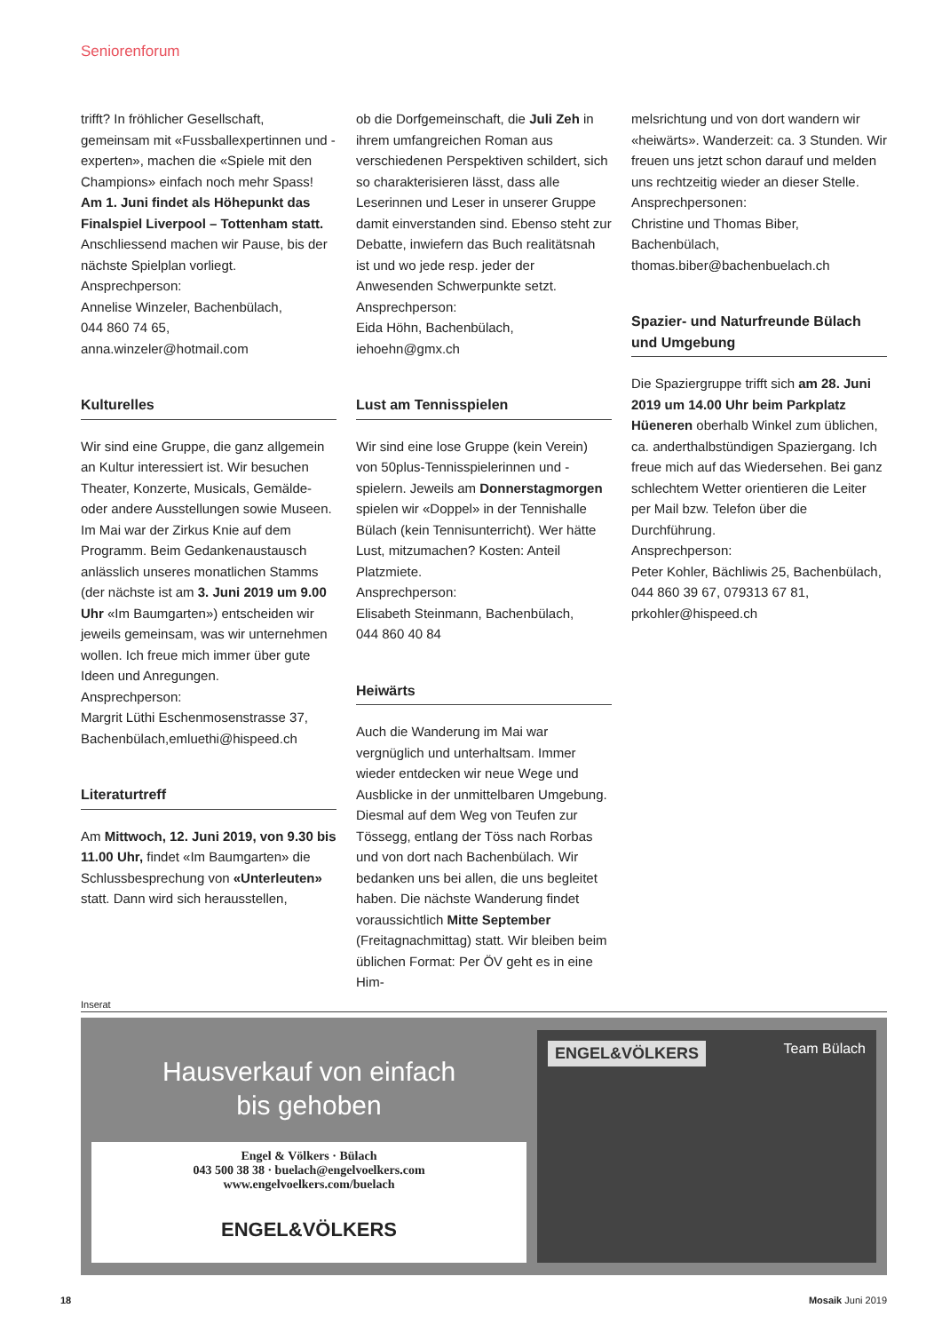Seniorenforum
trifft? In fröhlicher Gesellschaft, gemeinsam mit «Fussballexpertinnen und -experten», machen die «Spiele mit den Champions» einfach noch mehr Spass!
Am 1. Juni findet als Höhepunkt das Finalspiel Liverpool – Tottenham statt. Anschliessend machen wir Pause, bis der nächste Spielplan vorliegt.
Ansprechperson:
Annelise Winzeler, Bachenbülach,
044 860 74 65,
anna.winzeler@hotmail.com
Kulturelles
Wir sind eine Gruppe, die ganz allgemein an Kultur interessiert ist. Wir besuchen Theater, Konzerte, Musicals, Gemälde- oder andere Ausstellungen sowie Museen. Im Mai war der Zirkus Knie auf dem Programm. Beim Gedankenaustausch anlässlich unseres monatlichen Stamms (der nächste ist am 3. Juni 2019 um 9.00 Uhr «Im Baumgarten») entscheiden wir jeweils gemeinsam, was wir unternehmen wollen. Ich freue mich immer über gute Ideen und Anregungen.
Ansprechperson:
Margrit Lüthi Eschenmosenstrasse 37, Bachenbülach,emluethi@hispeed.ch
Literaturtreff
Am Mittwoch, 12. Juni 2019, von 9.30 bis 11.00 Uhr, findet «Im Baumgarten» die Schlussbesprechung von «Unterleuten» statt. Dann wird sich herausstellen,
ob die Dorfgemeinschaft, die Juli Zeh in ihrem umfangreichen Roman aus verschiedenen Perspektiven schildert, sich so charakterisieren lässt, dass alle Leserinnen und Leser in unserer Gruppe damit einverstanden sind. Ebenso steht zur Debatte, inwiefern das Buch realitätsnah ist und wo jede resp. jeder der Anwesenden Schwerpunkte setzt.
Ansprechperson:
Eida Höhn, Bachenbülach, iehoehn@gmx.ch
Lust am Tennisspielen
Wir sind eine lose Gruppe (kein Verein) von 50plus-Tennisspielerinnen und -spielern. Jeweils am Donnerstagmorgen spielen wir «Doppel» in der Tennishalle Bülach (kein Tennisunterricht). Wer hätte Lust, mitzumachen? Kosten: Anteil Platzmiete.
Ansprechperson:
Elisabeth Steinmann, Bachenbülach,
044 860 40 84
Heiwärts
Auch die Wanderung im Mai war vergnüglich und unterhaltsam. Immer wieder entdecken wir neue Wege und Ausblicke in der unmittelbaren Umgebung. Diesmal auf dem Weg von Teufen zur Tössegg, entlang der Töss nach Rorbas und von dort nach Bachenbülach. Wir bedanken uns bei allen, die uns begleitet haben. Die nächste Wanderung findet voraussichtlich Mitte September (Freitagnachmittag) statt. Wir bleiben beim üblichen Format: Per ÖV geht es in eine Him-
melsrichtung und von dort wandern wir «heiwärts». Wanderzeit: ca. 3 Stunden. Wir freuen uns jetzt schon darauf und melden uns rechtzeitig wieder an dieser Stelle.
Ansprechpersonen:
Christine und Thomas Biber, Bachenbülach, thomas.biber@bachenbuelach.ch
Spazier- und Naturfreunde Bülach und Umgebung
Die Spaziergruppe trifft sich am 28. Juni 2019 um 14.00 Uhr beim Parkplatz Hüeneren oberhalb Winkel zum üblichen, ca. anderthalbstündigen Spaziergang. Ich freue mich auf das Wiedersehen. Bei ganz schlechtem Wetter orientieren die Leiter per Mail bzw. Telefon über die Durchführung.
Ansprechperson:
Peter Kohler, Bächliwis 25, Bachenbülach, 044 860 39 67, 079313 67 81, prkohler@hispeed.ch
Inserat
Hausverkauf von einfach
bis gehoben
Engel & Völkers · Bülach
043 500 38 38 · buelach@engelvoelkers.com
www.engelvoelkers.com/buelach
ENGEL&VÖLKERS
ENGEL&VÖLKERS
Team Bülach
18 Mosaik Juni 2019